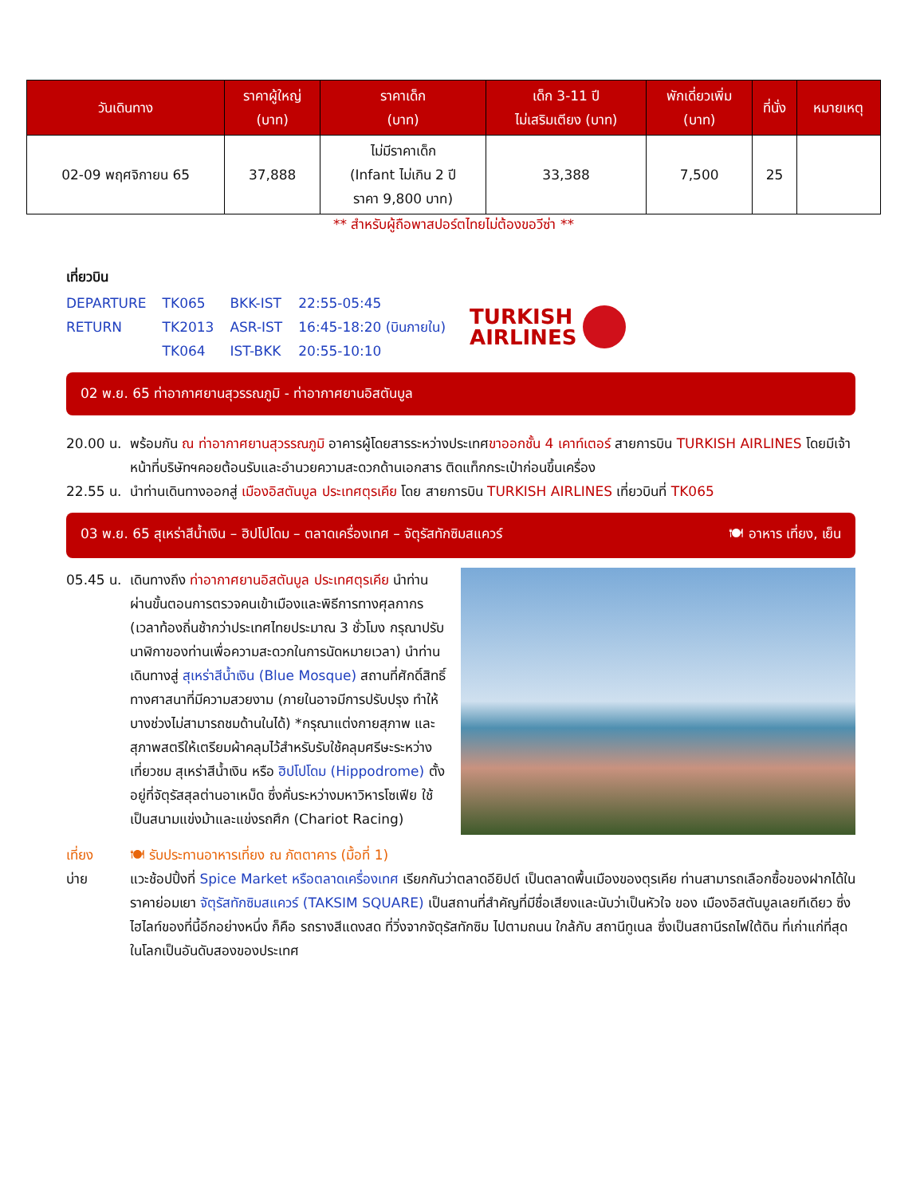| วันเดินทาง | ราคาผู้ใหญ่ (บาท) | ราคาเด็ก (บาท) | เด็ก 3-11 ปี ไม่เสริมเตียง (บาท) | พักเดี่ยวเพิ่ม (บาท) | ที่นั่ง | หมายเหตุ |
| --- | --- | --- | --- | --- | --- | --- |
| 02-09 พฤศจิกายน 65 | 37,888 | ไม่มีราคาเด็ก (Infant ไม่เกิน 2 ปี ราคา 9,800 บาท) | 33,388 | 7,500 | 25 | |
** สำหรับผู้ถือพาสปอร์ตไทยไม่ต้องขอวีซ่า **
เที่ยวบิน
| DEPARTURE | TK065 | BKK-IST | 22:55-05:45 |
| RETURN | TK2013 | ASR-IST | 16:45-18:20 (บินภายใน) |
| | TK064 | IST-BKK | 20:55-10:10 |
TURKISH
AIRLINES
02 พ.ย. 65 ท่าอากาศยานสุวรรณภูมิ - ท่าอากาศยานอิสตันบูล
20.00 น. พร้อมกัน ณ ท่าอากาศยานสุวรรณภูมิ อาคารผู้โดยสารระหว่างประเทศขาออกชั้น 4 เคาท์เตอร์ สายการบิน TURKISH AIRLINES โดยมีเจ้าหน้าที่บริษัทฯคอยต้อนรับและอำนวยความสะดวกด้านเอกสาร ติดแท็กกระเป๋าก่อนขึ้นเครื่อง
22.55 น. นำท่านเดินทางออกสู่ เมืองอิสตันบูล ประเทศตุรเคีย โดย สายการบิน TURKISH AIRLINES เที่ยวบินที่ TK065
03 พ.ย. 65 สุเหร่าสีน้ำเงิน – ฮิปโปโดม – ตลาดเครื่องเทศ – จัตุรัสทักซิมสแควร์ 🍽 อาหาร เที่ยง, เย็น
05.45 น. เดินทางถึง ท่าอากาศยานอิสตันบูล ประเทศตุรเคีย นำท่านผ่านขั้นตอนการตรวจคนเข้าเมืองและพิธีการทางศุลกากร (เวลาท้องถิ่นช้ากว่าประเทศไทยประมาณ 3 ชั่วโมง กรุณาปรับนาฬิกาของท่านเพื่อความสะดวกในการนัดหมายเวลา) นำท่านเดินทางสู่ สุเหร่าสีน้ำเงิน (Blue Mosque) สถานที่ศักดิ์สิทธิ์ทางศาสนาที่มีความสวยงาม (ภายในอาจมีการปรับปรุง ทำให้บางช่วงไม่สามารถชมด้านในได้) *กรุณาแต่งกายสุภาพ และสุภาพสตรีให้เตรียมผ้าคลุมไว้สำหรับรับใช้คลุมศรีษะระหว่างเที่ยวชม สุเหร่าสีน้ำเงิน หรือ ฮิปโปโดม (Hippodrome) ตั้งอยู่ที่จัตุรัสสุลต่านอาเหม็ด ซึ่งคั่นระหว่างมหาวิหารโซเฟีย ใช้เป็นสนามแข่งม้าและแข่งรถศึก (Chariot Racing)
เที่ยง 🍽 รับประทานอาหารเที่ยง ณ ภัตตาคาร (มื้อที่ 1)
บ่าย แวะช้อปปิ้งที่ Spice Market หรือตลาดเครื่องเทศ เรียกกันว่าตลาดอียิปต์ เป็นตลาดพื้นเมืองของตุรเคีย ท่านสามารถเลือกซื้อของฝากได้ในราคาย่อมเยา จัตุรัสทักซิมสแควร์ (TAKSIM SQUARE) เป็นสถานที่สำคัญที่มีชื่อเสียงและนับว่าเป็นหัวใจ ของ เมืองอิสตันบูลเลยทีเดียว ซึ่งไฮไลท์ของที่นี้อีกอย่างหนึ่ง ก็คือ รถรางสีแดงสด ที่วิ่งจากจัตุรัสทักซิม ไปตามถนน ใกล้กับ สถานีทูเนล ซึ่งเป็นสถานีรถไฟใต้ดิน ที่เก่าแก่ที่สุดในโลกเป็นอันดับสองของประเทศ